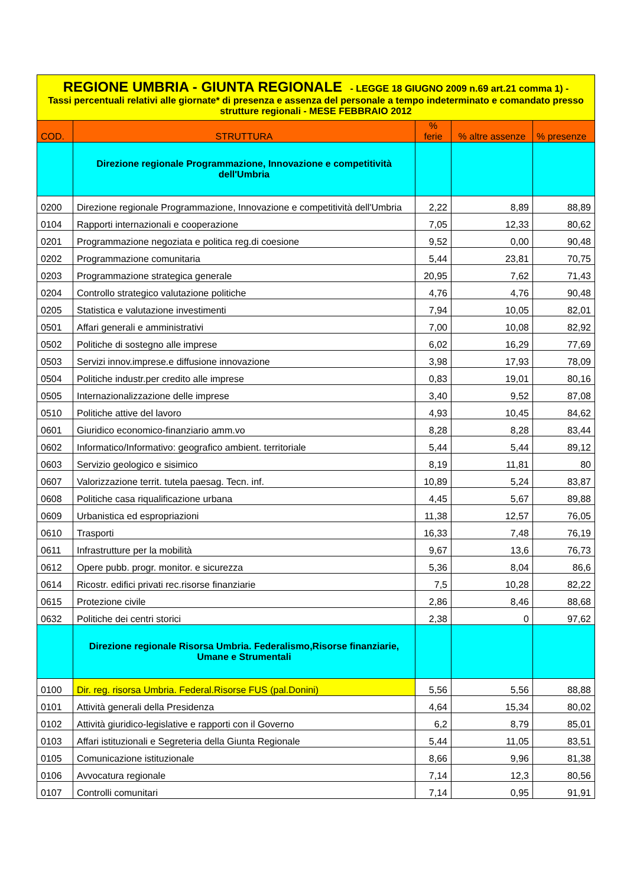| REGIONE UMBRIA - GIUNTA REGIONALE - LEGGE 18 GIUGNO 2009 n.69 art.21 comma 1) - Tassi percentuali relativi alle giornate* di presenza e assenza del personale a tempo indeterminato e comandato presso strutture regionali - MESE FEBBRAIO 2012 | | | | |
| COD. | STRUTTURA | % ferie | % altre assenze | % presenze |
| | Direzione regionale Programmazione, Innovazione e competitività dell'Umbria | | | |
| 0200 | Direzione regionale Programmazione, Innovazione e competitività dell'Umbria | 2,22 | 8,89 | 88,89 |
| 0104 | Rapporti internazionali e cooperazione | 7,05 | 12,33 | 80,62 |
| 0201 | Programmazione negoziata e politica reg.di coesione | 9,52 | 0,00 | 90,48 |
| 0202 | Programmazione comunitaria | 5,44 | 23,81 | 70,75 |
| 0203 | Programmazione strategica generale | 20,95 | 7,62 | 71,43 |
| 0204 | Controllo strategico valutazione politiche | 4,76 | 4,76 | 90,48 |
| 0205 | Statistica e valutazione investimenti | 7,94 | 10,05 | 82,01 |
| 0501 | Affari generali e amministrativi | 7,00 | 10,08 | 82,92 |
| 0502 | Politiche di sostegno alle imprese | 6,02 | 16,29 | 77,69 |
| 0503 | Servizi innov.imprese.e diffusione innovazione | 3,98 | 17,93 | 78,09 |
| 0504 | Politiche industr.per credito alle imprese | 0,83 | 19,01 | 80,16 |
| 0505 | Internazionalizzazione delle imprese | 3,40 | 9,52 | 87,08 |
| 0510 | Politiche attive del lavoro | 4,93 | 10,45 | 84,62 |
| 0601 | Giuridico economico-finanziario amm.vo | 8,28 | 8,28 | 83,44 |
| 0602 | Informatico/Informativo: geografico ambient. territoriale | 5,44 | 5,44 | 89,12 |
| 0603 | Servizio geologico e sisimico | 8,19 | 11,81 | 80 |
| 0607 | Valorizzazione territ. tutela paesag. Tecn. inf. | 10,89 | 5,24 | 83,87 |
| 0608 | Politiche casa riqualificazione urbana | 4,45 | 5,67 | 89,88 |
| 0609 | Urbanistica ed espropriazioni | 11,38 | 12,57 | 76,05 |
| 0610 | Trasporti | 16,33 | 7,48 | 76,19 |
| 0611 | Infrastrutture per la mobilità | 9,67 | 13,6 | 76,73 |
| 0612 | Opere pubb. progr. monitor. e sicurezza | 5,36 | 8,04 | 86,6 |
| 0614 | Ricostr. edifici privati rec.risorse finanziarie | 7,5 | 10,28 | 82,22 |
| 0615 | Protezione civile | 2,86 | 8,46 | 88,68 |
| 0632 | Politiche dei centri storici | 2,38 | 0 | 97,62 |
| | Direzione regionale Risorsa Umbria. Federalismo,Risorse finanziarie, Umane e Strumentali | | | |
| 0100 | Dir. reg. risorsa Umbria. Federal.Risorse FUS (pal.Donini) | 5,56 | 5,56 | 88,88 |
| 0101 | Attività generali della Presidenza | 4,64 | 15,34 | 80,02 |
| 0102 | Attività giuridico-legislative e rapporti con il Governo | 6,2 | 8,79 | 85,01 |
| 0103 | Affari istituzionali e Segreteria della Giunta Regionale | 5,44 | 11,05 | 83,51 |
| 0105 | Comunicazione istituzionale | 8,66 | 9,96 | 81,38 |
| 0106 | Avvocatura regionale | 7,14 | 12,3 | 80,56 |
| 0107 | Controlli comunitari | 7,14 | 0,95 | 91,91 |